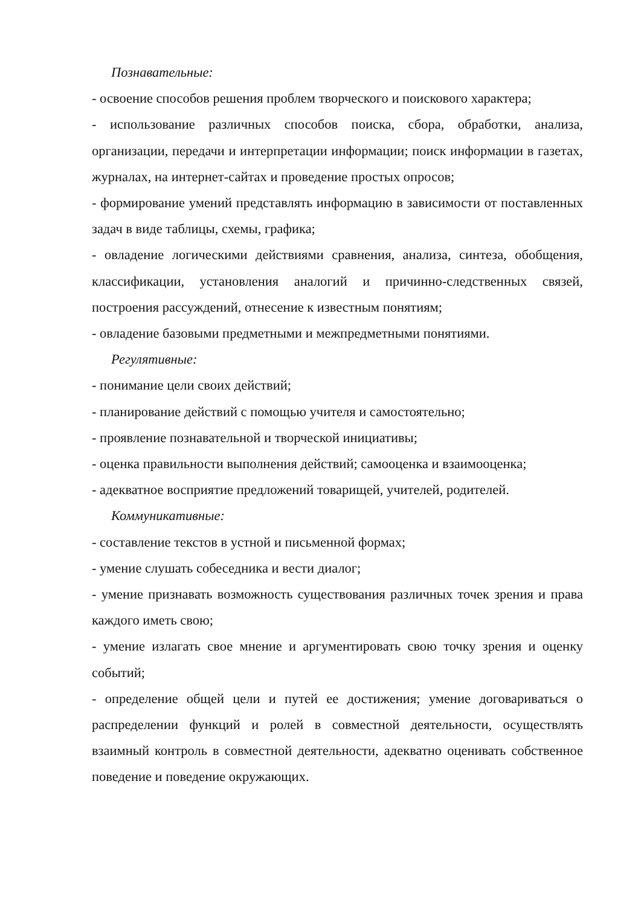Познавательные:
- освоение способов решения проблем творческого и поискового характера;
- использование различных способов поиска, сбора, обработки, анализа, организации, передачи и интерпретации информации; поиск информации в газетах, журналах, на интернет-сайтах и проведение простых опросов;
- формирование умений представлять информацию в зависимости от поставленных задач в виде таблицы, схемы, графика;
- овладение логическими действиями сравнения, анализа, синтеза, обобщения, классификации, установления аналогий и причинно-следственных связей, построения рассуждений, отнесение к известным понятиям;
- овладение базовыми предметными и межпредметными понятиями.
Регулятивные:
- понимание цели своих действий;
- планирование действий с помощью учителя и самостоятельно;
- проявление познавательной и творческой инициативы;
- оценка правильности выполнения действий; самооценка и взаимооценка;
- адекватное восприятие предложений товарищей, учителей, родителей.
Коммуникативные:
- составление текстов в устной и письменной формах;
- умение слушать собеседника и вести диалог;
- умение признавать возможность существования различных точек зрения и права каждого иметь свою;
- умение излагать свое мнение и аргументировать свою точку зрения и оценку событий;
- определение общей цели и путей ее достижения; умение договариваться о распределении функций и ролей в совместной деятельности, осуществлять взаимный контроль в совместной деятельности, адекватно оценивать собственное поведение и поведение окружающих.